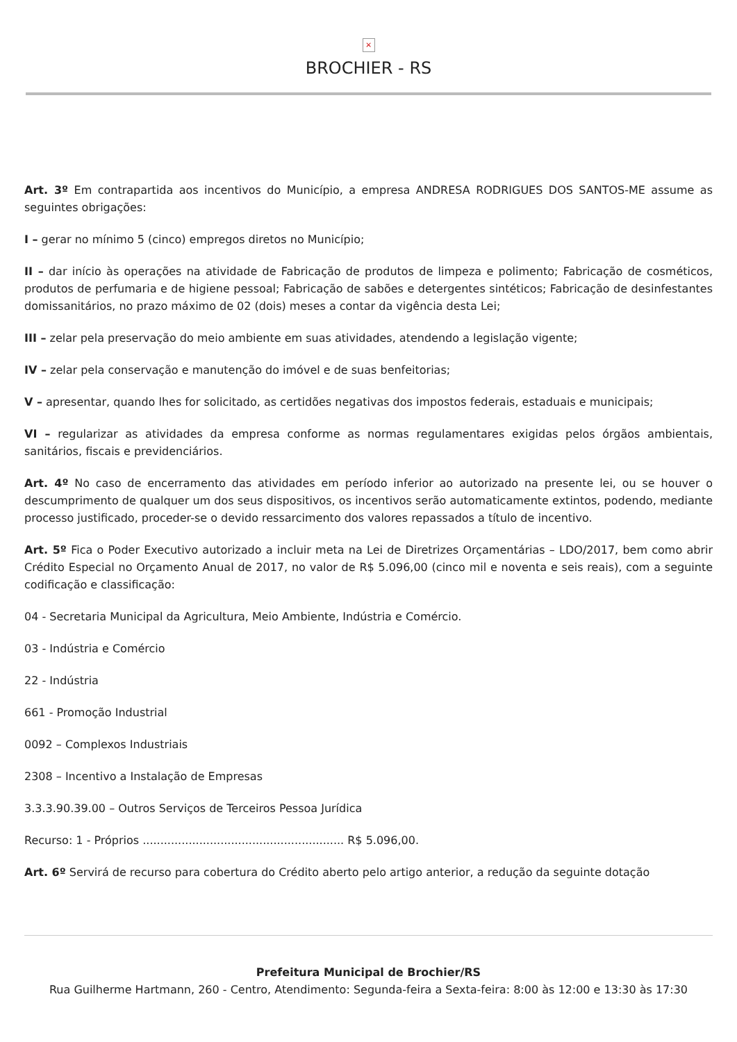×
BROCHIER - RS
Art. 3º Em contrapartida aos incentivos do Município, a empresa ANDRESA RODRIGUES DOS SANTOS-ME assume as seguintes obrigações:
I – gerar no mínimo 5 (cinco) empregos diretos no Município;
II – dar início às operações na atividade de Fabricação de produtos de limpeza e polimento; Fabricação de cosméticos, produtos de perfumaria e de higiene pessoal; Fabricação de sabões e detergentes sintéticos; Fabricação de desinfestantes domissanitários, no prazo máximo de 02 (dois) meses a contar da vigência desta Lei;
III – zelar pela preservação do meio ambiente em suas atividades, atendendo a legislação vigente;
IV – zelar pela conservação e manutenção do imóvel e de suas benfeitorias;
V – apresentar, quando lhes for solicitado, as certidões negativas dos impostos federais, estaduais e municipais;
VI – regularizar as atividades da empresa conforme as normas regulamentares exigidas pelos órgãos ambientais, sanitários, fiscais e previdenciários.
Art. 4º No caso de encerramento das atividades em período inferior ao autorizado na presente lei, ou se houver o descumprimento de qualquer um dos seus dispositivos, os incentivos serão automaticamente extintos, podendo, mediante processo justificado, proceder-se o devido ressarcimento dos valores repassados a título de incentivo.
Art. 5º Fica o Poder Executivo autorizado a incluir meta na Lei de Diretrizes Orçamentárias – LDO/2017, bem como abrir Crédito Especial no Orçamento Anual de 2017, no valor de R$ 5.096,00 (cinco mil e noventa e seis reais), com a seguinte codificação e classificação:
04 - Secretaria Municipal da Agricultura, Meio Ambiente, Indústria e Comércio.
03 - Indústria e Comércio
22 - Indústria
661 - Promoção Industrial
0092 – Complexos Industriais
2308 – Incentivo a Instalação de Empresas
3.3.3.90.39.00 – Outros Serviços de Terceiros Pessoa Jurídica
Recurso: 1 - Próprios ......................................................... R$ 5.096,00.
Art. 6º Servirá de recurso para cobertura do Crédito aberto pelo artigo anterior, a redução da seguinte dotação
Prefeitura Municipal de Brochier/RS
Rua Guilherme Hartmann, 260 - Centro, Atendimento: Segunda-feira a Sexta-feira: 8:00 às 12:00 e 13:30 às 17:30